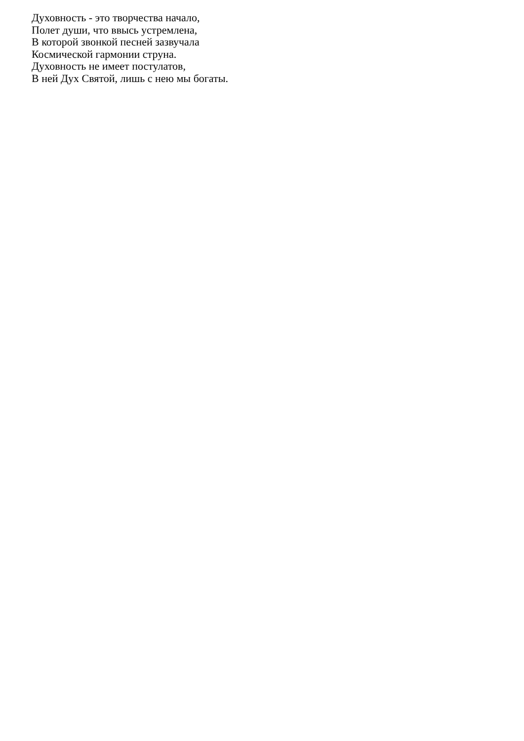Духовность - это творчества начало,
Полет души, что ввысь устремлена,
В которой звонкой песней зазвучала
Космической гармонии струна.
Духовность не имеет постулатов,
В ней Дух Святой, лишь с нею мы богаты.